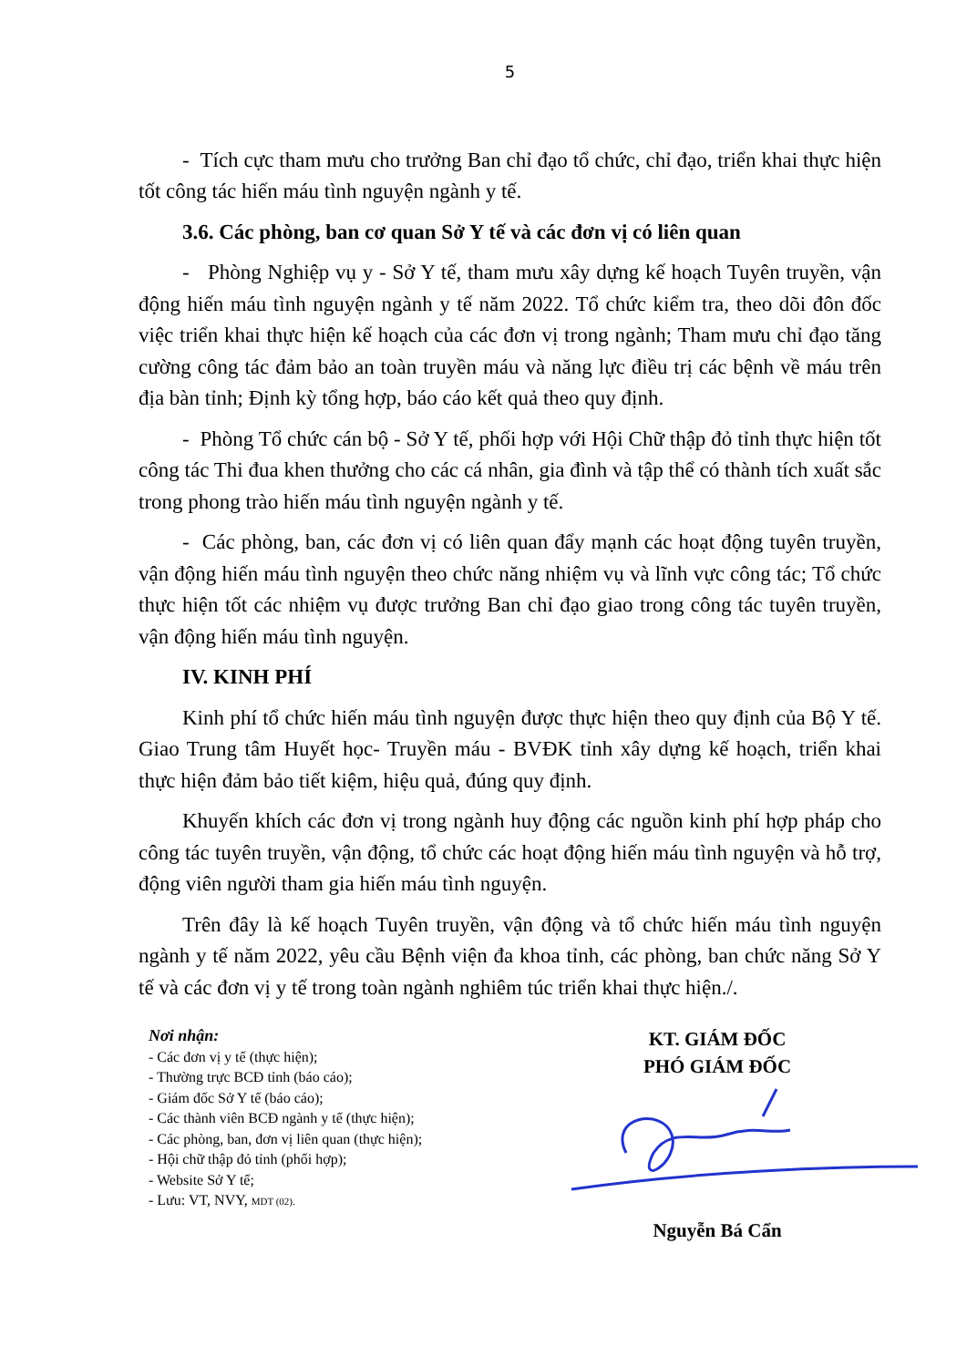5
- Tích cực tham mưu cho trưởng Ban chỉ đạo tổ chức, chỉ đạo, triển khai thực hiện tốt công tác hiến máu tình nguyện ngành y tế.
3.6. Các phòng, ban cơ quan Sở Y tế và các đơn vị có liên quan
- Phòng Nghiệp vụ y - Sở Y tế, tham mưu xây dựng kế hoạch Tuyên truyền, vận động hiến máu tình nguyện ngành y tế năm 2022. Tổ chức kiểm tra, theo dõi đôn đốc việc triển khai thực hiện kế hoạch của các đơn vị trong ngành; Tham mưu chỉ đạo tăng cường công tác đảm bảo an toàn truyền máu và năng lực điều trị các bệnh về máu trên địa bàn tỉnh; Định kỳ tổng hợp, báo cáo kết quả theo quy định.
- Phòng Tổ chức cán bộ - Sở Y tế, phối hợp với Hội Chữ thập đỏ tỉnh thực hiện tốt công tác Thi đua khen thưởng cho các cá nhân, gia đình và tập thể có thành tích xuất sắc trong phong trào hiến máu tình nguyện ngành y tế.
- Các phòng, ban, các đơn vị có liên quan đẩy mạnh các hoạt động tuyên truyền, vận động hiến máu tình nguyện theo chức năng nhiệm vụ và lĩnh vực công tác; Tổ chức thực hiện tốt các nhiệm vụ được trưởng Ban chỉ đạo giao trong công tác tuyên truyền, vận động hiến máu tình nguyện.
IV. KINH PHÍ
Kinh phí tổ chức hiến máu tình nguyện được thực hiện theo quy định của Bộ Y tế. Giao Trung tâm Huyết học- Truyền máu - BVĐK tỉnh xây dựng kế hoạch, triển khai thực hiện đảm bảo tiết kiệm, hiệu quả, đúng quy định.
Khuyến khích các đơn vị trong ngành huy động các nguồn kinh phí hợp pháp cho công tác tuyên truyền, vận động, tổ chức các hoạt động hiến máu tình nguyện và hỗ trợ, động viên người tham gia hiến máu tình nguyện.
Trên đây là kế hoạch Tuyên truyền, vận động và tổ chức hiến máu tình nguyện ngành y tế năm 2022, yêu cầu Bệnh viện đa khoa tỉnh, các phòng, ban chức năng Sở Y tế và các đơn vị y tế trong toàn ngành nghiêm túc triển khai thực hiện./.
Nơi nhận:
- Các đơn vị y tế (thực hiện);
- Thường trực BCĐ tỉnh (báo cáo);
- Giám đốc Sở Y tế (báo cáo);
- Các thành viên BCĐ ngành y tế (thực hiện);
- Các phòng, ban, đơn vị liên quan (thực hiện);
- Hội chữ thập đỏ tỉnh (phối hợp);
- Website Sở Y tế;
- Lưu: VT, NVY, MDT (02).
KT. GIÁM ĐỐC
PHÓ GIÁM ĐỐC
Nguyễn Bá Cẩn